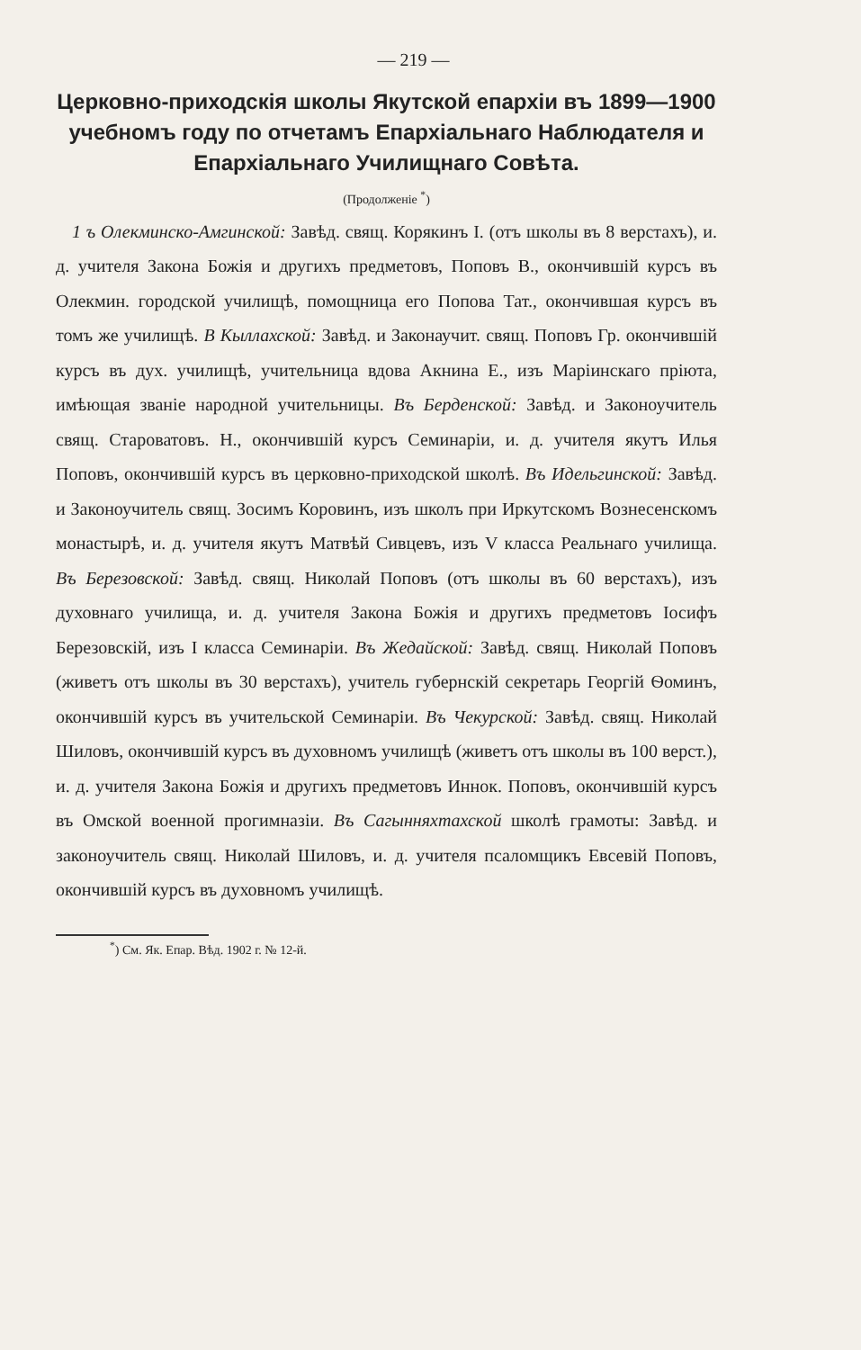— 219 —
Церковно-приходскія школы Якутской епархіи въ 1899—1900 учебномъ году по отчетамъ Епархіальнаго Наблюдателя и Епархіальнаго Училищнаго Совѣта.
(Продолженіе <sup>*</sup>)
1 ъ Олекминско-Амгинской: Завѣд. свящ. Корякинъ І. (отъ школы въ 8 верстахъ), и. д. учителя Закона Божія и другихъ предметовъ, Поповъ В., окончившій курсъ въ Олекмин. городской училищѣ, помощница его Попова Тат., окончившая курсъ въ томъ же училищѣ. В Кыллахской: Завѣд. и Законаучит. свящ. Поповъ Гр. окончившій курсъ въ дух. училищѣ, учительница вдова Акнина Е., изъ Маріинскаго пріюта, имѣющая званіе народной учительницы. Въ Берденской: Завѣд. и Законоучитель свящ. Староватовъ. Н., окончившій курсъ Семинаріи, и. д. учителя якутъ Илья Поповъ, окончившій курсъ въ церковно-приходской школѣ. Въ Идельгинской: Завѣд. и Законоучитель свящ. Зосимъ Коровинъ, изъ школъ при Иркутскомъ Вознесенскомъ монастырѣ, и. д. учителя якутъ Матвѣй Сивцевъ, изъ V класса Реальнаго училища. Въ Березовской: Завѣд. свящ. Николай Поповъ (отъ школы въ 60 верстахъ), изъ духовнаго училища, и. д. учителя Закона Божія и другихъ предметовъ Іосифъ Березовскій, изъ І класса Семинаріи. Въ Жедайской: Завѣд. свящ. Николай Поповъ (живетъ отъ школы въ 30 верстахъ), учитель губернскій секретарь Георгій Ѳоминъ, окончившій курсъ въ учительской Семинаріи. Въ Чекурской: Завѣд. свящ. Николай Шиловъ, окончившій курсъ въ духовномъ училищѣ (живетъ отъ школы въ 100 верст.), и. д. учителя Закона Божія и другихъ предметовъ Иннок. Поповъ, окончившій курсъ въ Омской военной прогимназіи. Въ Сагынняхтахской школѣ грамоты: Завѣд. и законоучитель свящ. Николай Шиловъ, и. д. учителя псаломщикъ Евсевій Поповъ, окончившій курсъ въ духовномъ училищѣ.
<sup>*</sup>) См. Як. Епар. Вѣд. 1902 г. № 12-й.